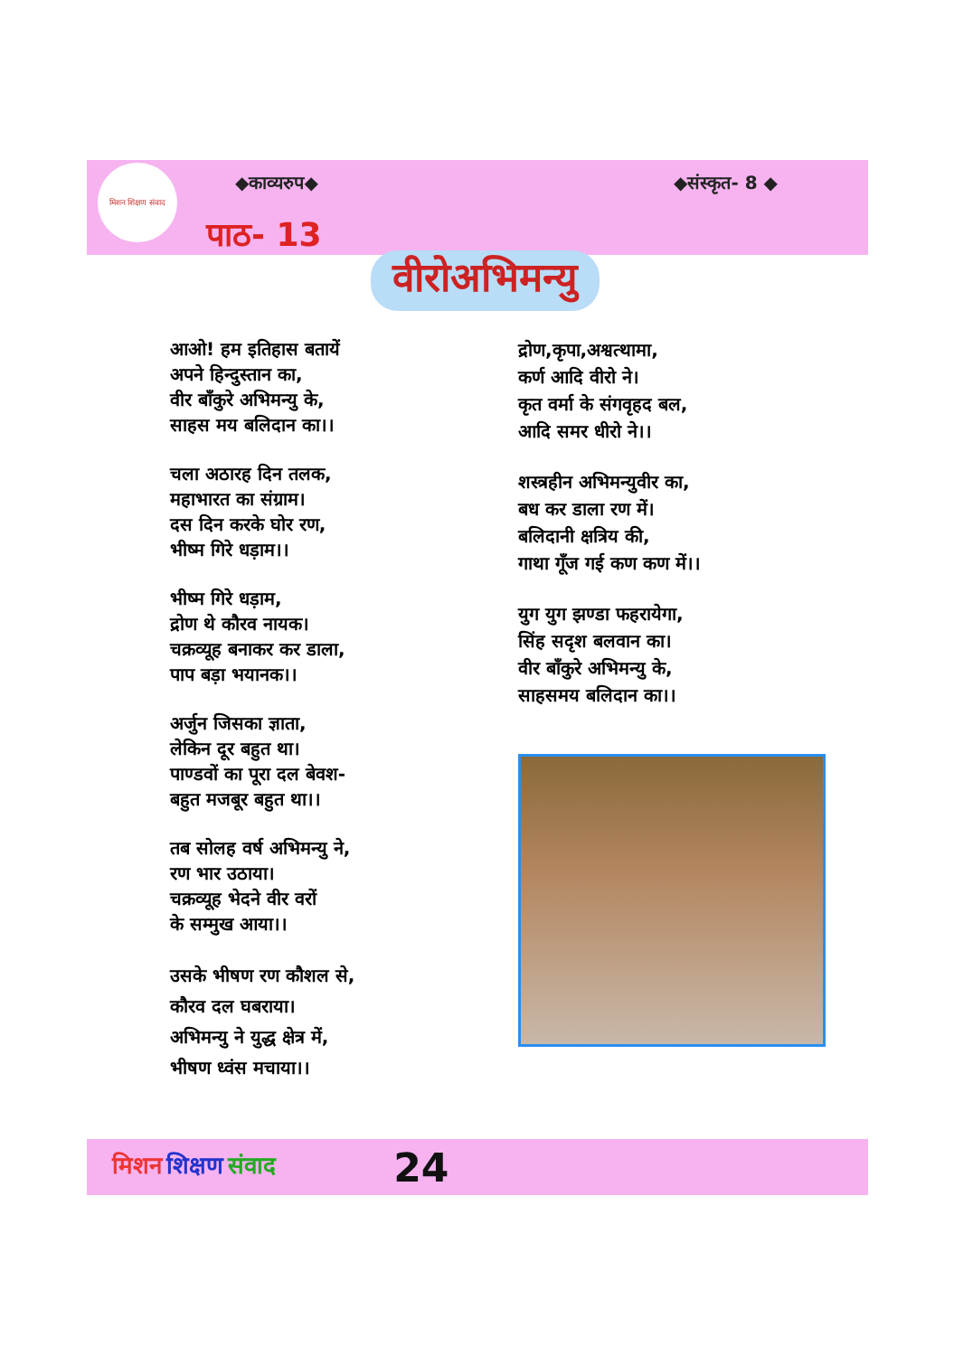मिशन शिक्षण संवाद
◆काव्यरुप◆ ◆संस्कृत- 8 ◆
पाठ- 13
वीरोअभिमन्यु
आओ! हम इतिहास बतायें
अपने हिन्दुस्तान का,
वीर बाँकुरे अभिमन्यु के,
साहस मय बलिदान का।।
चला अठारह दिन तलक,
महाभारत का संग्राम।
दस दिन करके घोर रण,
भीष्म गिरे धड़ाम।।
भीष्म गिरे धड़ाम,
द्रोण थे कौरव नायक।
चक्रव्यूह बनाकर कर डाला,
पाप बड़ा भयानक।।
अर्जुन जिसका ज्ञाता,
लेकिन दूर बहुत था।
पाण्डवों का पूरा दल बेवश-
बहुत मजबूर बहुत था।।
तब सोलह वर्ष अभिमन्यु ने,
रण भार उठाया।
चक्रव्यूह भेदने वीर वरों
के सम्मुख आया।।
उसके भीषण रण कौशल से,
कौरव दल घबराया।
अभिमन्यु ने युद्ध क्षेत्र में,
भीषण ध्वंस मचाया।।
द्रोण,कृपा,अश्वत्थामा,
कर्ण आदि वीरो ने।
कृत वर्मा के संगवृहद बल,
आदि समर धीरो ने।।
शस्त्रहीन अभिमन्युवीर का,
बध कर डाला रण में।
बलिदानी क्षत्रिय की,
गाथा गूँज गई कण कण में।।
युग युग झण्डा फहरायेगा,
सिंह सदृश बलवान का।
वीर बाँकुरे अभिमन्यु के,
साहसमय बलिदान का।।
मिशन शिक्षण संवाद 24